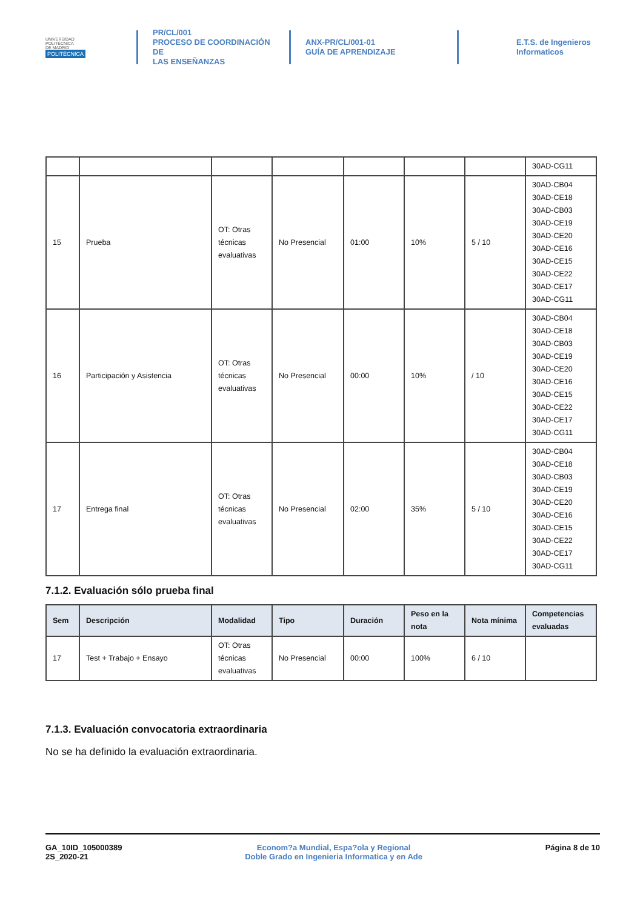UNIVERSIDAD
POLITÉCNICA
DE MADRID
POLITÉCNICA
PR/CL/001
PROCESO DE COORDINACIÓN DE
LAS ENSEÑANZAS
ANX-PR/CL/001-01
GUÍA DE APRENDIZAJE
E.T.S. de Ingenieros
Informaticos
| | | | | | | | 30AD-CG11 |
| 15 | Prueba | OT: Otras técnicas evaluativas | No Presencial | 01:00 | 10% | 5 / 10 | 30AD-CB04 30AD-CE18 30AD-CB03 30AD-CE19 30AD-CE20 30AD-CE16 30AD-CE15 30AD-CE22 30AD-CE17 30AD-CG11 |
| 16 | Participación y Asistencia | OT: Otras técnicas evaluativas | No Presencial | 00:00 | 10% | / 10 | 30AD-CB04 30AD-CE18 30AD-CB03 30AD-CE19 30AD-CE20 30AD-CE16 30AD-CE15 30AD-CE22 30AD-CE17 30AD-CG11 |
| 17 | Entrega final | OT: Otras técnicas evaluativas | No Presencial | 02:00 | 35% | 5 / 10 | 30AD-CB04 30AD-CE18 30AD-CB03 30AD-CE19 30AD-CE20 30AD-CE16 30AD-CE15 30AD-CE22 30AD-CE17 30AD-CG11 |
7.1.2. Evaluación sólo prueba final
| Sem | Descripción | Modalidad | Tipo | Duración | Peso en la nota | Nota mínima | Competencias evaluadas |
| --- | --- | --- | --- | --- | --- | --- | --- |
| 17 | Test + Trabajo + Ensayo | OT: Otras técnicas evaluativas | No Presencial | 00:00 | 100% | 6 / 10 | |
7.1.3. Evaluación convocatoria extraordinaria
No se ha definido la evaluación extraordinaria.
GA_10ID_105000389
2S_2020-21
Econom?a Mundial, Espa?ola y Regional
Doble Grado en Ingenieria Informatica y en Ade
Página 8 de 10